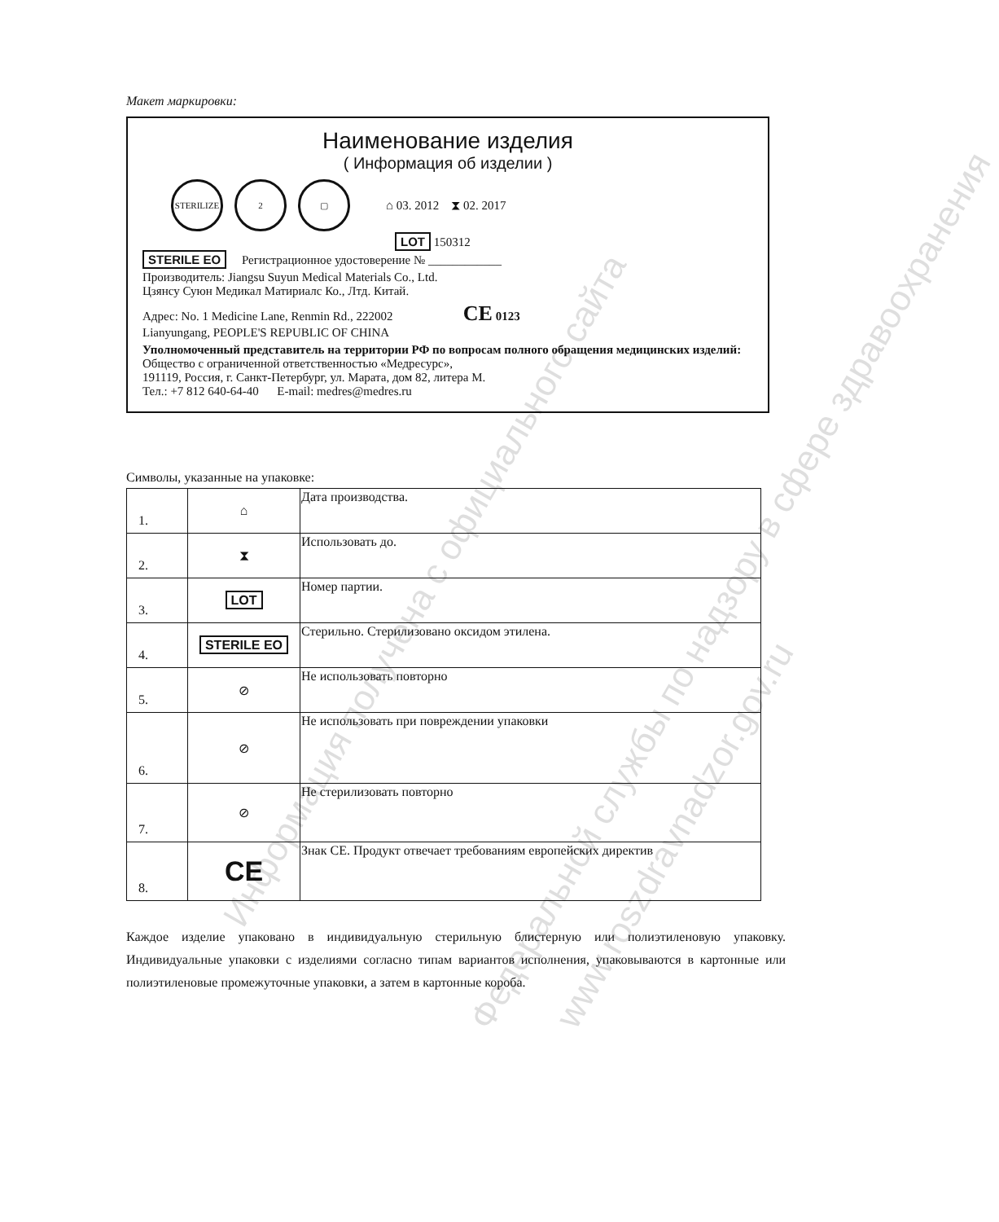Информация получена с официального сайта Федеральной службы по надзору в сфере здравоохранения
www.roszdravnadzor.gov.ru
Макет маркировки:
Наименование изделия
( Информация об изделии )
STERILIZE 2 ▢ ⌂ 03. 2012 ⧗ 02. 2017
LOT 150312
STERILE EO Регистрационное удостоверение № ____________
Производитель: Jiangsu Suyun Medical Materials Co., Ltd.
Цзянсу Суюн Медикал Матириалс Ко., Лтд. Китай.
Адрес: No. 1 Medicine Lane, Renmin Rd., 222002 CE 0123
Lianyungang, PEOPLE'S REPUBLIC OF CHINA
Уполномоченный представитель на территории РФ по вопросам полного обращения медицинских изделий:
Общество с ограниченной ответственностью «Медресурс»,
191119, Россия, г. Санкт-Петербург, ул. Марата, дом 82, литера М.
Тел.: +7 812 640-64-40 E-mail: medres@medres.ru
Символы, указанные на упаковке:
| 1. | ⌂ | Дата производства. |
| 2. | ⧗ | Использовать до. |
| 3. | LOT | Номер партии. |
| 4. | STERILE EO | Стерильно. Стерилизовано оксидом этилена. |
| 5. | ⊘ | Не использовать повторно |
| 6. | ⊘ | Не использовать при повреждении упаковки |
| 7. | ⊘ | Не стерилизовать повторно |
| 8. | CE | Знак СЕ. Продукт отвечает требованиям европейских директив |
Каждое изделие упаковано в индивидуальную стерильную блистерную или полиэтиленовую упаковку. Индивидуальные упаковки с изделиями согласно типам вариантов исполнения, упаковываются в картонные или полиэтиленовые промежуточные упаковки, а затем в картонные короба.